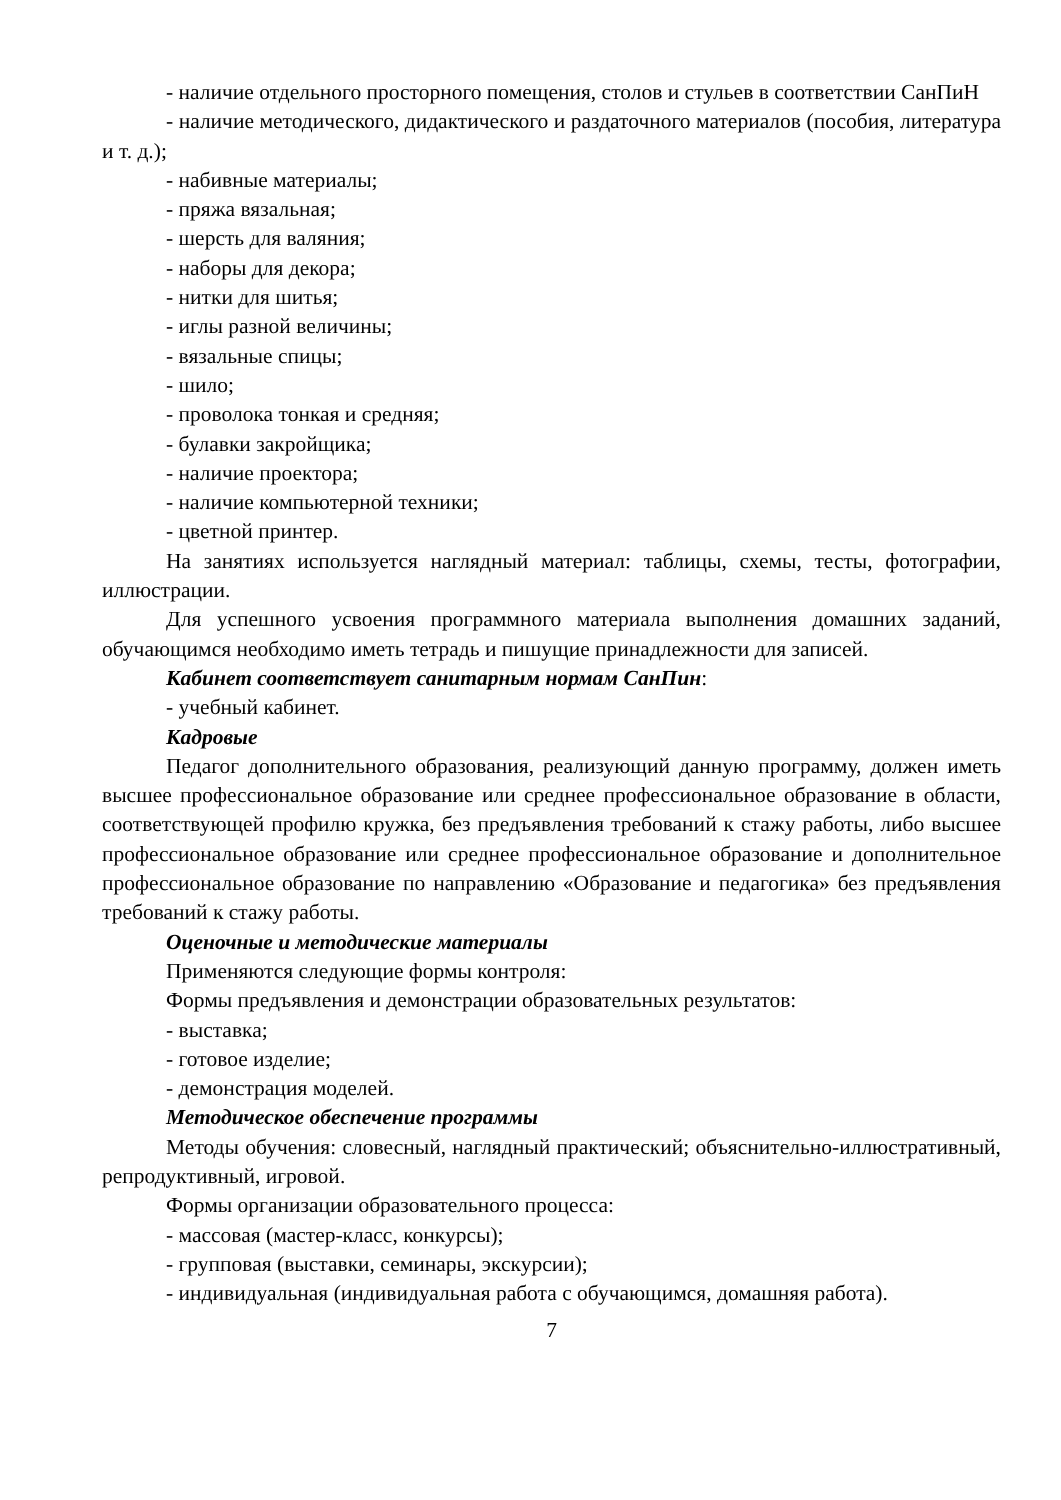- наличие отдельного просторного помещения, столов и стульев в соответствии СанПиН
- наличие методического, дидактического и раздаточного материалов (пособия, литература и т. д.);
- набивные материалы;
- пряжа вязальная;
- шерсть для валяния;
- наборы для декора;
- нитки для шитья;
- иглы разной величины;
- вязальные спицы;
- шило;
- проволока тонкая и средняя;
- булавки закройщика;
- наличие проектора;
- наличие компьютерной техники;
- цветной принтер.
На занятиях используется наглядный материал: таблицы, схемы, тесты, фотографии, иллюстрации.
Для успешного усвоения программного материала выполнения домашних заданий, обучающимся необходимо иметь тетрадь и пишущие принадлежности для записей.
Кабинет соответствует санитарным нормам СанПин:
- учебный кабинет.
Кадровые
Педагог дополнительного образования, реализующий данную программу, должен иметь высшее профессиональное образование или среднее профессиональное образование в области, соответствующей профилю кружка, без предъявления требований к стажу работы, либо высшее профессиональное образование или среднее профессиональное образование и дополнительное профессиональное образование по направлению «Образование и педагогика» без предъявления требований к стажу работы.
Оценочные и методические материалы
Применяются следующие формы контроля:
Формы предъявления и демонстрации образовательных результатов:
- выставка;
- готовое изделие;
- демонстрация моделей.
Методическое обеспечение программы
Методы обучения: словесный, наглядный практический; объяснительно-иллюстративный, репродуктивный, игровой.
Формы организации образовательного процесса:
- массовая (мастер-класс, конкурсы);
- групповая (выставки, семинары, экскурсии);
- индивидуальная (индивидуальная работа с обучающимся, домашняя работа).
7